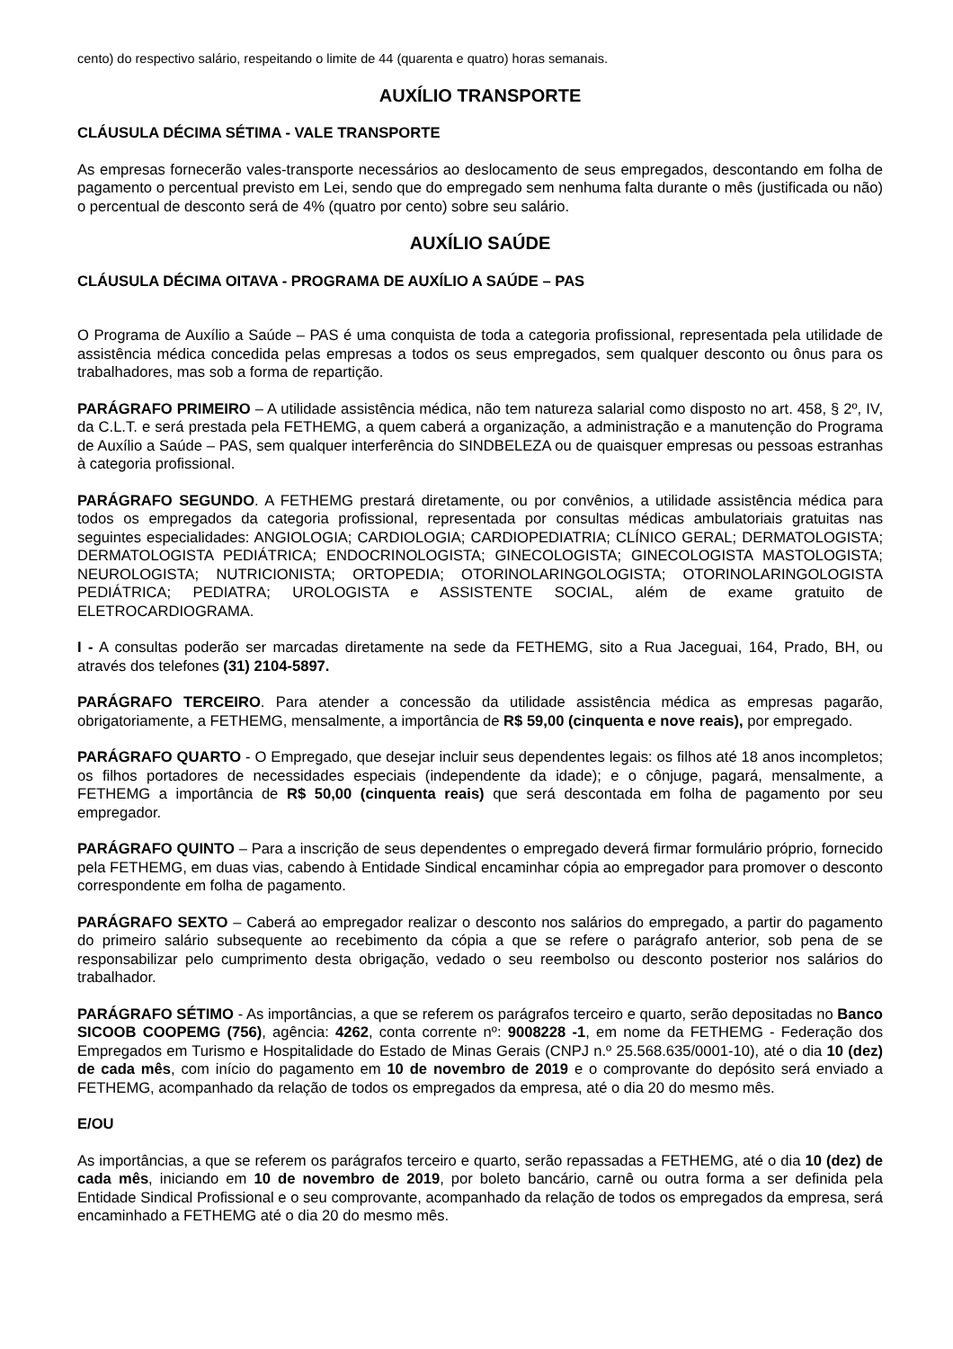cento) do respectivo salário, respeitando o limite de 44 (quarenta e quatro) horas semanais.
AUXÍLIO TRANSPORTE
CLÁUSULA DÉCIMA SÉTIMA - VALE TRANSPORTE
As empresas fornecerão vales-transporte necessários ao deslocamento de seus empregados, descontando em folha de pagamento o percentual previsto em Lei, sendo que do empregado sem nenhuma falta durante o mês (justificada ou não) o percentual de desconto será de 4% (quatro por cento) sobre seu salário.
AUXÍLIO SAÚDE
CLÁUSULA DÉCIMA OITAVA - PROGRAMA DE AUXÍLIO A SAÚDE – PAS
O Programa de Auxílio a Saúde – PAS é uma conquista de toda a categoria profissional, representada pela utilidade de assistência médica concedida pelas empresas a todos os seus empregados, sem qualquer desconto ou ônus para os trabalhadores, mas sob a forma de repartição.
PARÁGRAFO PRIMEIRO – A utilidade assistência médica, não tem natureza salarial como disposto no art. 458, § 2º, IV, da C.L.T. e será prestada pela FETHEMG, a quem caberá a organização, a administração e a manutenção do Programa de Auxílio a Saúde – PAS, sem qualquer interferência do SINDBELEZA ou de quaisquer empresas ou pessoas estranhas à categoria profissional.
PARÁGRAFO SEGUNDO. A FETHEMG prestará diretamente, ou por convênios, a utilidade assistência médica para todos os empregados da categoria profissional, representada por consultas médicas ambulatoriais gratuitas nas seguintes especialidades: ANGIOLOGIA; CARDIOLOGIA; CARDIOPEDIATRIA; CLÍNICO GERAL; DERMATOLOGISTA; DERMATOLOGISTA PEDIÁTRICA; ENDOCRINOLOGISTA; GINECOLOGISTA; GINECOLOGISTA MASTOLOGISTA; NEUROLOGISTA; NUTRICIONISTA; ORTOPEDIA; OTORINOLARINGOLOGISTA; OTORINOLARINGOLOGISTA PEDIÁTRICA; PEDIATRA; UROLOGISTA e ASSISTENTE SOCIAL, além de exame gratuito de ELETROCARDIOGRAMA.
I - A consultas poderão ser marcadas diretamente na sede da FETHEMG, sito a Rua Jaceguai, 164, Prado, BH, ou através dos telefones (31) 2104-5897.
PARÁGRAFO TERCEIRO. Para atender a concessão da utilidade assistência médica as empresas pagarão, obrigatoriamente, a FETHEMG, mensalmente, a importância de R$ 59,00 (cinquenta e nove reais), por empregado.
PARÁGRAFO QUARTO - O Empregado, que desejar incluir seus dependentes legais: os filhos até 18 anos incompletos; os filhos portadores de necessidades especiais (independente da idade); e o cônjuge, pagará, mensalmente, a FETHEMG a importância de R$ 50,00 (cinquenta reais) que será descontada em folha de pagamento por seu empregador.
PARÁGRAFO QUINTO – Para a inscrição de seus dependentes o empregado deverá firmar formulário próprio, fornecido pela FETHEMG, em duas vias, cabendo à Entidade Sindical encaminhar cópia ao empregador para promover o desconto correspondente em folha de pagamento.
PARÁGRAFO SEXTO – Caberá ao empregador realizar o desconto nos salários do empregado, a partir do pagamento do primeiro salário subsequente ao recebimento da cópia a que se refere o parágrafo anterior, sob pena de se responsabilizar pelo cumprimento desta obrigação, vedado o seu reembolso ou desconto posterior nos salários do trabalhador.
PARÁGRAFO SÉTIMO - As importâncias, a que se referem os parágrafos terceiro e quarto, serão depositadas no Banco SICOOB COOPEMG (756), agência: 4262, conta corrente nº: 9008228 -1, em nome da FETHEMG - Federação dos Empregados em Turismo e Hospitalidade do Estado de Minas Gerais (CNPJ n.º 25.568.635/0001-10), até o dia 10 (dez) de cada mês, com início do pagamento em 10 de novembro de 2019 e o comprovante do depósito será enviado a FETHEMG, acompanhado da relação de todos os empregados da empresa, até o dia 20 do mesmo mês.
E/OU
As importâncias, a que se referem os parágrafos terceiro e quarto, serão repassadas a FETHEMG, até o dia 10 (dez) de cada mês, iniciando em 10 de novembro de 2019, por boleto bancário, carnê ou outra forma a ser definida pela Entidade Sindical Profissional e o seu comprovante, acompanhado da relação de todos os empregados da empresa, será encaminhado a FETHEMG até o dia 20 do mesmo mês.